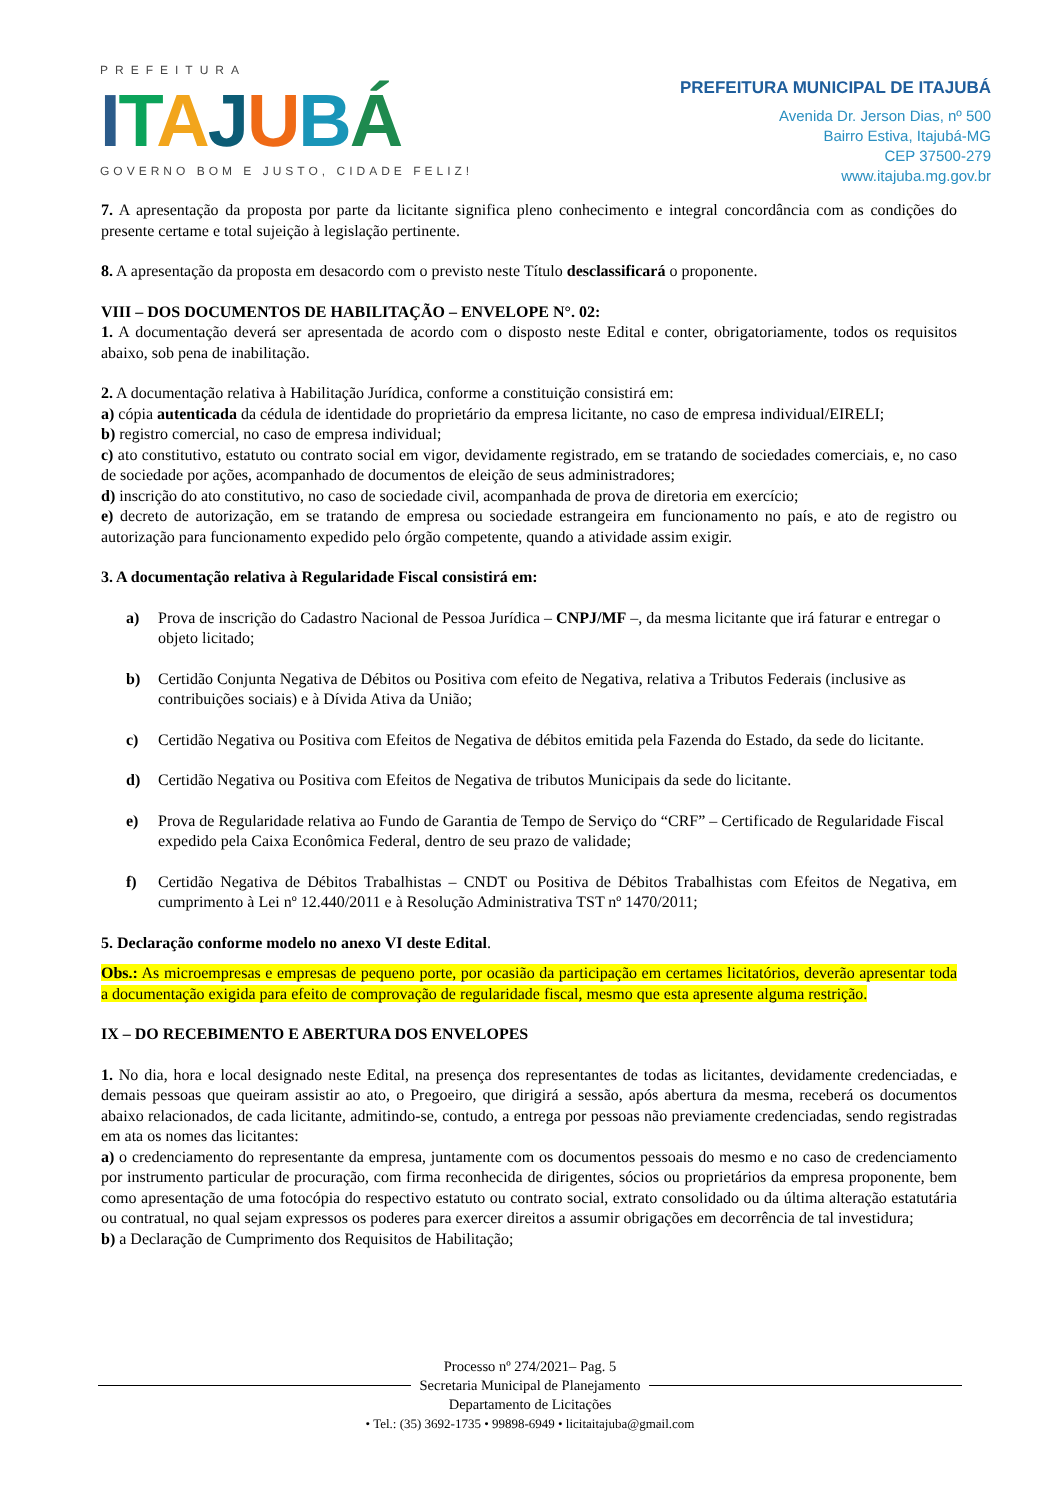PREFEITURA
ITAJUBÁ
GOVERNO BOM E JUSTO, CIDADE FELIZ!
PREFEITURA MUNICIPAL DE ITAJUBÁ
Avenida Dr. Jerson Dias, nº 500
Bairro Estiva, Itajubá-MG
CEP 37500-279
www.itajuba.mg.gov.br
7. A apresentação da proposta por parte da licitante significa pleno conhecimento e integral concordância com as condições do presente certame e total sujeição à legislação pertinente.
8. A apresentação da proposta em desacordo com o previsto neste Título desclassificará o proponente.
VIII – DOS DOCUMENTOS DE HABILITAÇÃO – ENVELOPE N°. 02:
1. A documentação deverá ser apresentada de acordo com o disposto neste Edital e conter, obrigatoriamente, todos os requisitos abaixo, sob pena de inabilitação.
2. A documentação relativa à Habilitação Jurídica, conforme a constituição consistirá em:
a) cópia autenticada da cédula de identidade do proprietário da empresa licitante, no caso de empresa individual/EIRELI;
b) registro comercial, no caso de empresa individual;
c) ato constitutivo, estatuto ou contrato social em vigor, devidamente registrado, em se tratando de sociedades comerciais, e, no caso de sociedade por ações, acompanhado de documentos de eleição de seus administradores;
d) inscrição do ato constitutivo, no caso de sociedade civil, acompanhada de prova de diretoria em exercício;
e) decreto de autorização, em se tratando de empresa ou sociedade estrangeira em funcionamento no país, e ato de registro ou autorização para funcionamento expedido pelo órgão competente, quando a atividade assim exigir.
3. A documentação relativa à Regularidade Fiscal consistirá em:
a) Prova de inscrição do Cadastro Nacional de Pessoa Jurídica – CNPJ/MF –, da mesma licitante que irá faturar e entregar o objeto licitado;
b) Certidão Conjunta Negativa de Débitos ou Positiva com efeito de Negativa, relativa a Tributos Federais (inclusive as contribuições sociais) e à Dívida Ativa da União;
c) Certidão Negativa ou Positiva com Efeitos de Negativa de débitos emitida pela Fazenda do Estado, da sede do licitante.
d) Certidão Negativa ou Positiva com Efeitos de Negativa de tributos Municipais da sede do licitante.
e) Prova de Regularidade relativa ao Fundo de Garantia de Tempo de Serviço do “CRF” – Certificado de Regularidade Fiscal expedido pela Caixa Econômica Federal, dentro de seu prazo de validade;
f) Certidão Negativa de Débitos Trabalhistas – CNDT ou Positiva de Débitos Trabalhistas com Efeitos de Negativa, em cumprimento à Lei nº 12.440/2011 e à Resolução Administrativa TST nº 1470/2011;
5. Declaração conforme modelo no anexo VI deste Edital.
Obs.: As microempresas e empresas de pequeno porte, por ocasião da participação em certames licitatórios, deverão apresentar toda a documentação exigida para efeito de comprovação de regularidade fiscal, mesmo que esta apresente alguma restrição.
IX – DO RECEBIMENTO E ABERTURA DOS ENVELOPES
1. No dia, hora e local designado neste Edital, na presença dos representantes de todas as licitantes, devidamente credenciadas, e demais pessoas que queiram assistir ao ato, o Pregoeiro, que dirigirá a sessão, após abertura da mesma, receberá os documentos abaixo relacionados, de cada licitante, admitindo-se, contudo, a entrega por pessoas não previamente credenciadas, sendo registradas em ata os nomes das licitantes:
a) o credenciamento do representante da empresa, juntamente com os documentos pessoais do mesmo e no caso de credenciamento por instrumento particular de procuração, com firma reconhecida de dirigentes, sócios ou proprietários da empresa proponente, bem como apresentação de uma fotocópia do respectivo estatuto ou contrato social, extrato consolidado ou da última alteração estatutária ou contratual, no qual sejam expressos os poderes para exercer direitos a assumir obrigações em decorrência de tal investidura;
b) a Declaração de Cumprimento dos Requisitos de Habilitação;
Processo nº 274/2021– Pag. 5
Secretaria Municipal de Planejamento
Departamento de Licitações
• Tel.: (35) 3692-1735 • 99898-6949 • licitaitajuba@gmail.com